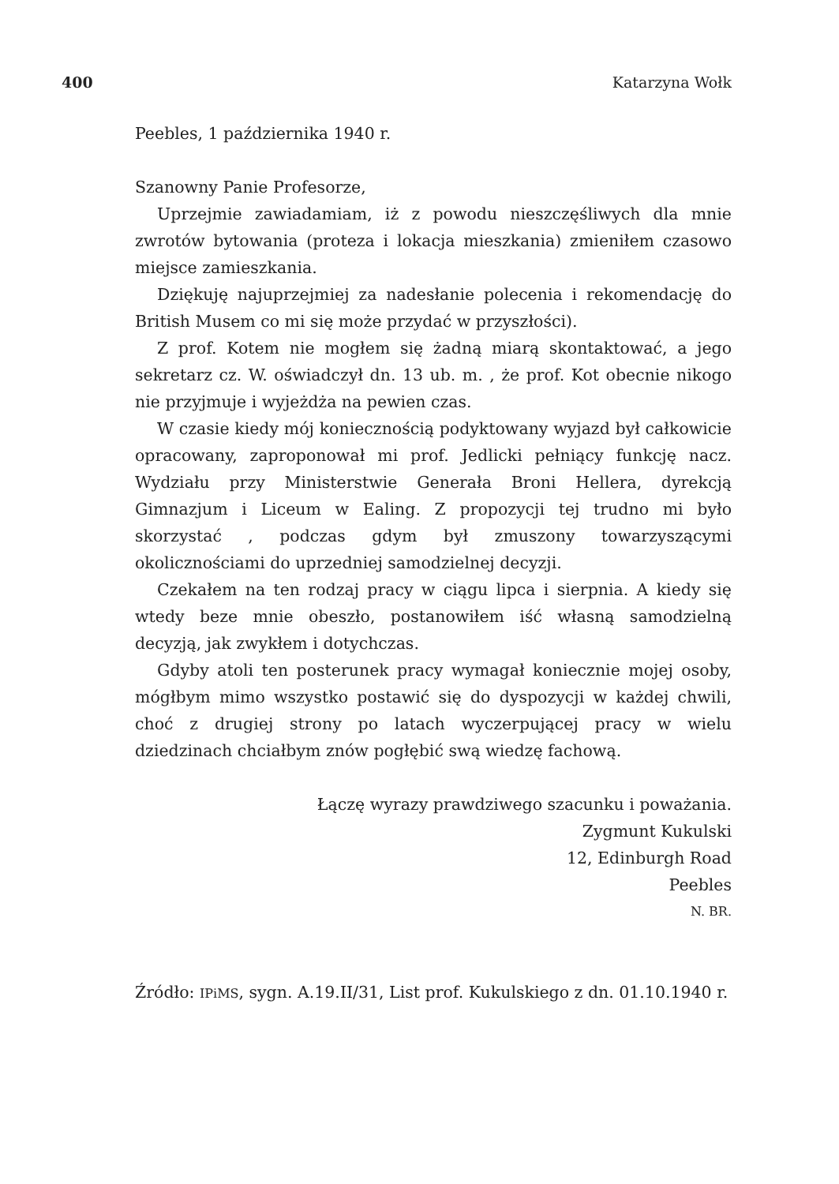400 Katarzyna Wołk
Peebles, 1 października 1940 r.
Szanowny Panie Profesorze,
Uprzejmie zawiadamiam, iż z powodu nieszczęśliwych dla mnie zwrotów bytowania (proteza i lokacja mieszkania) zmieniłem czasowo miejsce zamieszkania.
Dziękuję najuprzejmiej za nadesłanie polecenia i rekomendację do British Musem co mi się może przydać w przyszłości).
Z prof. Kotem nie mogłem się żadną miarą skontaktować, a jego sekretarz cz. W. oświadczył dn. 13 ub. m. , że prof. Kot obecnie nikogo nie przyjmuje i wyjeżdża na pewien czas.
W czasie kiedy mój koniecznością podyktowany wyjazd był całkowicie opracowany, zaproponował mi prof. Jedlicki pełniący funkcję nacz. Wydziału przy Ministerstwie Generała Broni Hellera, dyrekcją Gimnazjum i Liceum w Ealing. Z propozycji tej trudno mi było skorzystać , podczas gdym był zmuszony towarzyszącymi okolicznościami do uprzedniej samodzielnej decyzji.
Czekałem na ten rodzaj pracy w ciągu lipca i sierpnia. A kiedy się wtedy beze mnie obeszło, postanowiłem iść własną samodzielną decyzją, jak zwykłem i dotychczas.
Gdyby atoli ten posterunek pracy wymagał koniecznie mojej osoby, mógłbym mimo wszystko postawić się do dyspozycji w każdej chwili, choć z drugiej strony po latach wyczerpującej pracy w wielu dziedzinach chciałbym znów pogłębić swą wiedzę fachową.
Łączę wyrazy prawdziwego szacunku i poważania.
Zygmunt Kukulski
12, Edinburgh Road
Peebles
N. BR.
Źródło: IPiMS, sygn. A.19.II/31, List prof. Kukulskiego z dn. 01.10.1940 r.